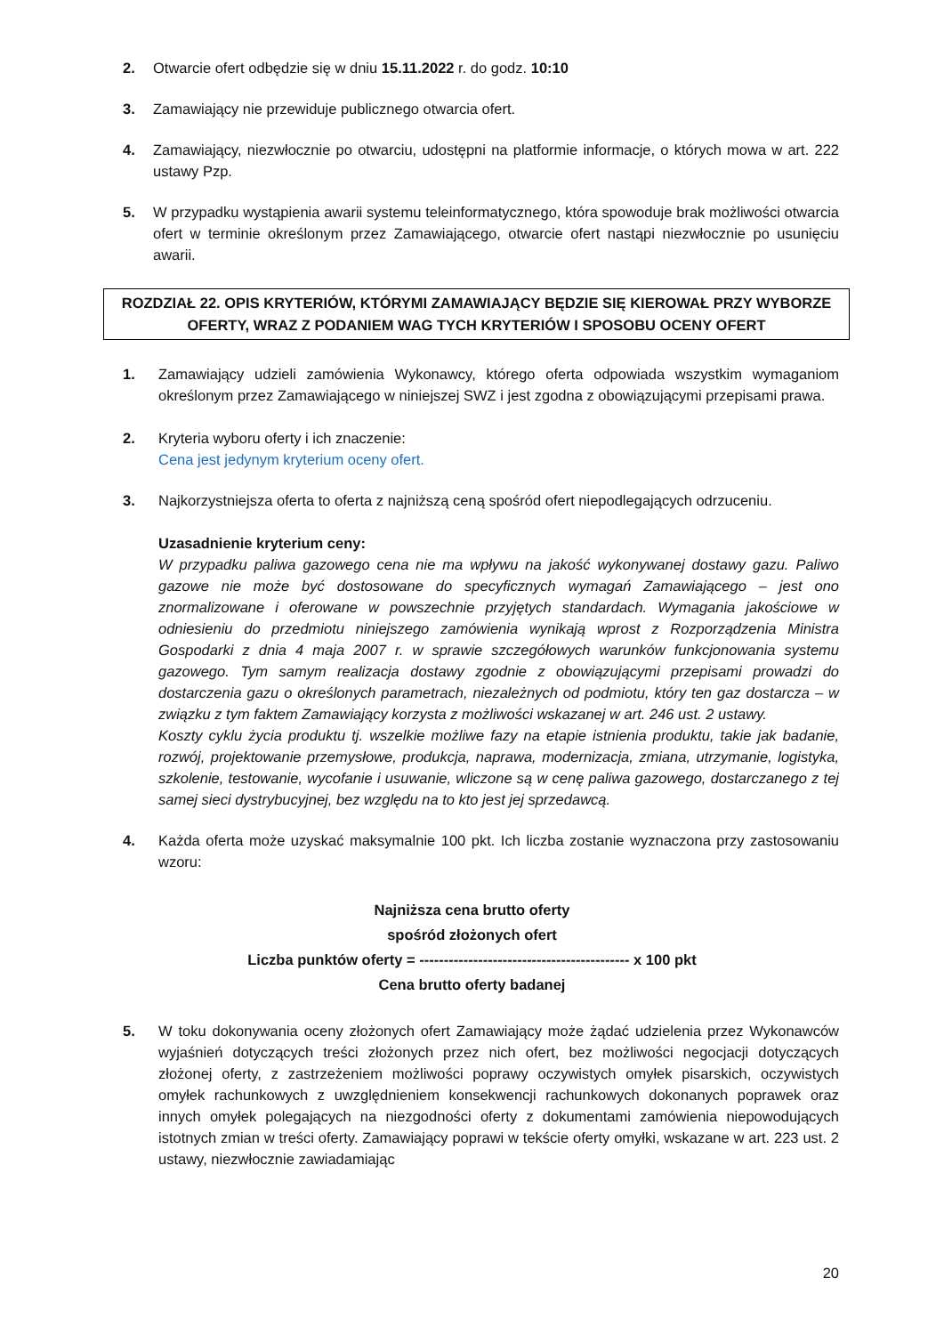2. Otwarcie ofert odbędzie się w dniu 15.11.2022 r. do godz. 10:10
3. Zamawiający nie przewiduje publicznego otwarcia ofert.
4. Zamawiający, niezwłocznie po otwarciu, udostępni na platformie informacje, o których mowa w art. 222 ustawy Pzp.
5. W przypadku wystąpienia awarii systemu teleinformatycznego, która spowoduje brak możliwości otwarcia ofert w terminie określonym przez Zamawiającego, otwarcie ofert nastąpi niezwłocznie po usunięciu awarii.
ROZDZIAŁ 22. OPIS KRYTERIÓW, KTÓRYMI ZAMAWIAJĄCY BĘDZIE SIĘ KIEROWAŁ PRZY WYBORZE OFERTY, WRAZ Z PODANIEM WAG TYCH KRYTERIÓW I SPOSOBU OCENY OFERT
1. Zamawiający udzieli zamówienia Wykonawcy, którego oferta odpowiada wszystkim wymaganiom określonym przez Zamawiającego w niniejszej SWZ i jest zgodna z obowiązującymi przepisami prawa.
2. Kryteria wyboru oferty i ich znaczenie:
Cena jest jedynym kryterium oceny ofert.
3. Najkorzystniejsza oferta to oferta z najniższą ceną spośród ofert niepodlegających odrzuceniu.
Uzasadnienie kryterium ceny:
W przypadku paliwa gazowego cena nie ma wpływu na jakość wykonywanej dostawy gazu. Paliwo gazowe nie może być dostosowane do specyficznych wymagań Zamawiającego – jest ono znormalizowane i oferowane w powszechnie przyjętych standardach. Wymagania jakościowe w odniesieniu do przedmiotu niniejszego zamówienia wynikają wprost z Rozporządzenia Ministra Gospodarki z dnia 4 maja 2007 r. w sprawie szczegółowych warunków funkcjonowania systemu gazowego. Tym samym realizacja dostawy zgodnie z obowiązującymi przepisami prowadzi do dostarczenia gazu o określonych parametrach, niezależnych od podmiotu, który ten gaz dostarcza – w związku z tym faktem Zamawiający korzysta z możliwości wskazanej w art. 246 ust. 2 ustawy.
Koszty cyklu życia produktu tj. wszelkie możliwe fazy na etapie istnienia produktu, takie jak badanie, rozwój, projektowanie przemysłowe, produkcja, naprawa, modernizacja, zmiana, utrzymanie, logistyka, szkolenie, testowanie, wycofanie i usuwanie, wliczone są w cenę paliwa gazowego, dostarczanego z tej samej sieci dystrybucyjnej, bez względu na to kto jest jej sprzedawcą.
4. Każda oferta może uzyskać maksymalnie 100 pkt. Ich liczba zostanie wyznaczona przy zastosowaniu wzoru:
Najniższa cena brutto oferty
spośród złożonych ofert
Liczba punktów oferty = ------------------------------------------- x 100 pkt
Cena brutto oferty badanej
5. W toku dokonywania oceny złożonych ofert Zamawiający może żądać udzielenia przez Wykonawców wyjaśnień dotyczących treści złożonych przez nich ofert, bez możliwości negocjacji dotyczących złożonej oferty, z zastrzeżeniem możliwości poprawy oczywistych omyłek pisarskich, oczywistych omyłek rachunkowych z uwzględnieniem konsekwencji rachunkowych dokonanych poprawek oraz innych omyłek polegających na niezgodności oferty z dokumentami zamówienia niepowodujących istotnych zmian w treści oferty. Zamawiający poprawi w tekście oferty omyłki, wskazane w art. 223 ust. 2 ustawy, niezwłocznie zawiadamiając
20